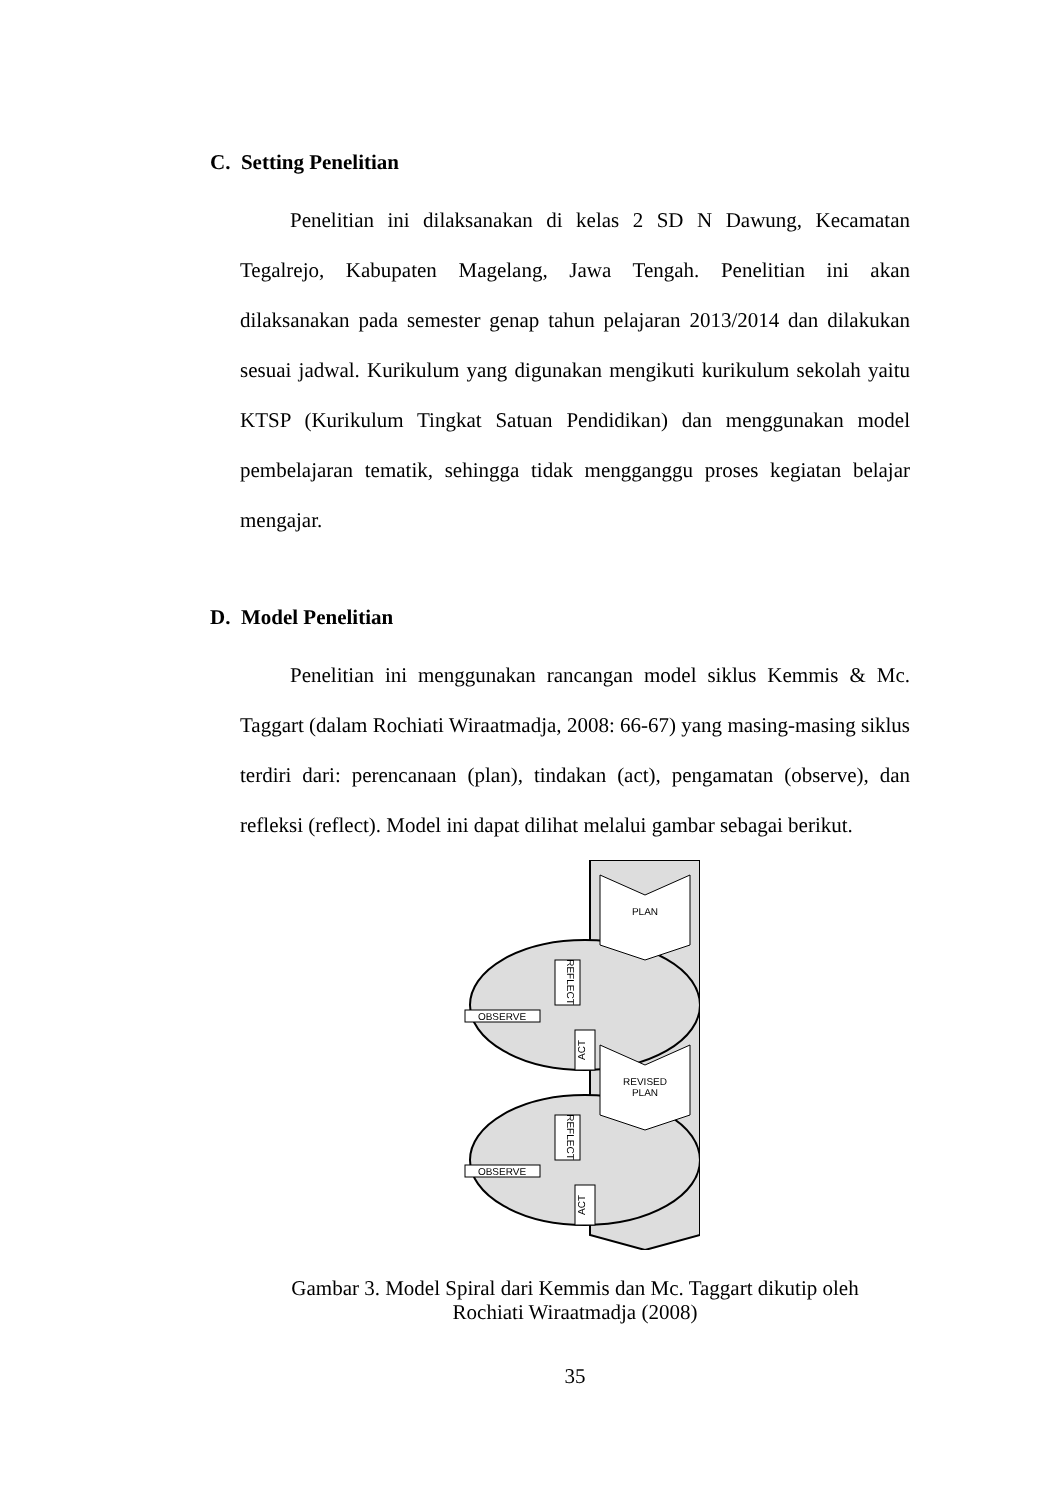C. Setting Penelitian
Penelitian ini dilaksanakan di kelas 2 SD N Dawung, Kecamatan Tegalrejo, Kabupaten Magelang, Jawa Tengah. Penelitian ini akan dilaksanakan pada semester genap tahun pelajaran 2013/2014 dan dilakukan sesuai jadwal. Kurikulum yang digunakan mengikuti kurikulum sekolah yaitu KTSP (Kurikulum Tingkat Satuan Pendidikan) dan menggunakan model pembelajaran tematik, sehingga tidak mengganggu proses kegiatan belajar mengajar.
D. Model Penelitian
Penelitian ini menggunakan rancangan model siklus Kemmis & Mc. Taggart (dalam Rochiati Wiraatmadja, 2008: 66-67) yang masing-masing siklus terdiri dari: perencanaan (plan), tindakan (act), pengamatan (observe), dan refleksi (reflect). Model ini dapat dilihat melalui gambar sebagai berikut.
PLAN
REVISED
PLAN
REFLECT
OBSERVE
ACT
REFLECT
OBSERVE
ACT
Gambar 3. Model Spiral dari Kemmis dan Mc. Taggart dikutip oleh
Rochiati Wiraatmadja (2008)
35